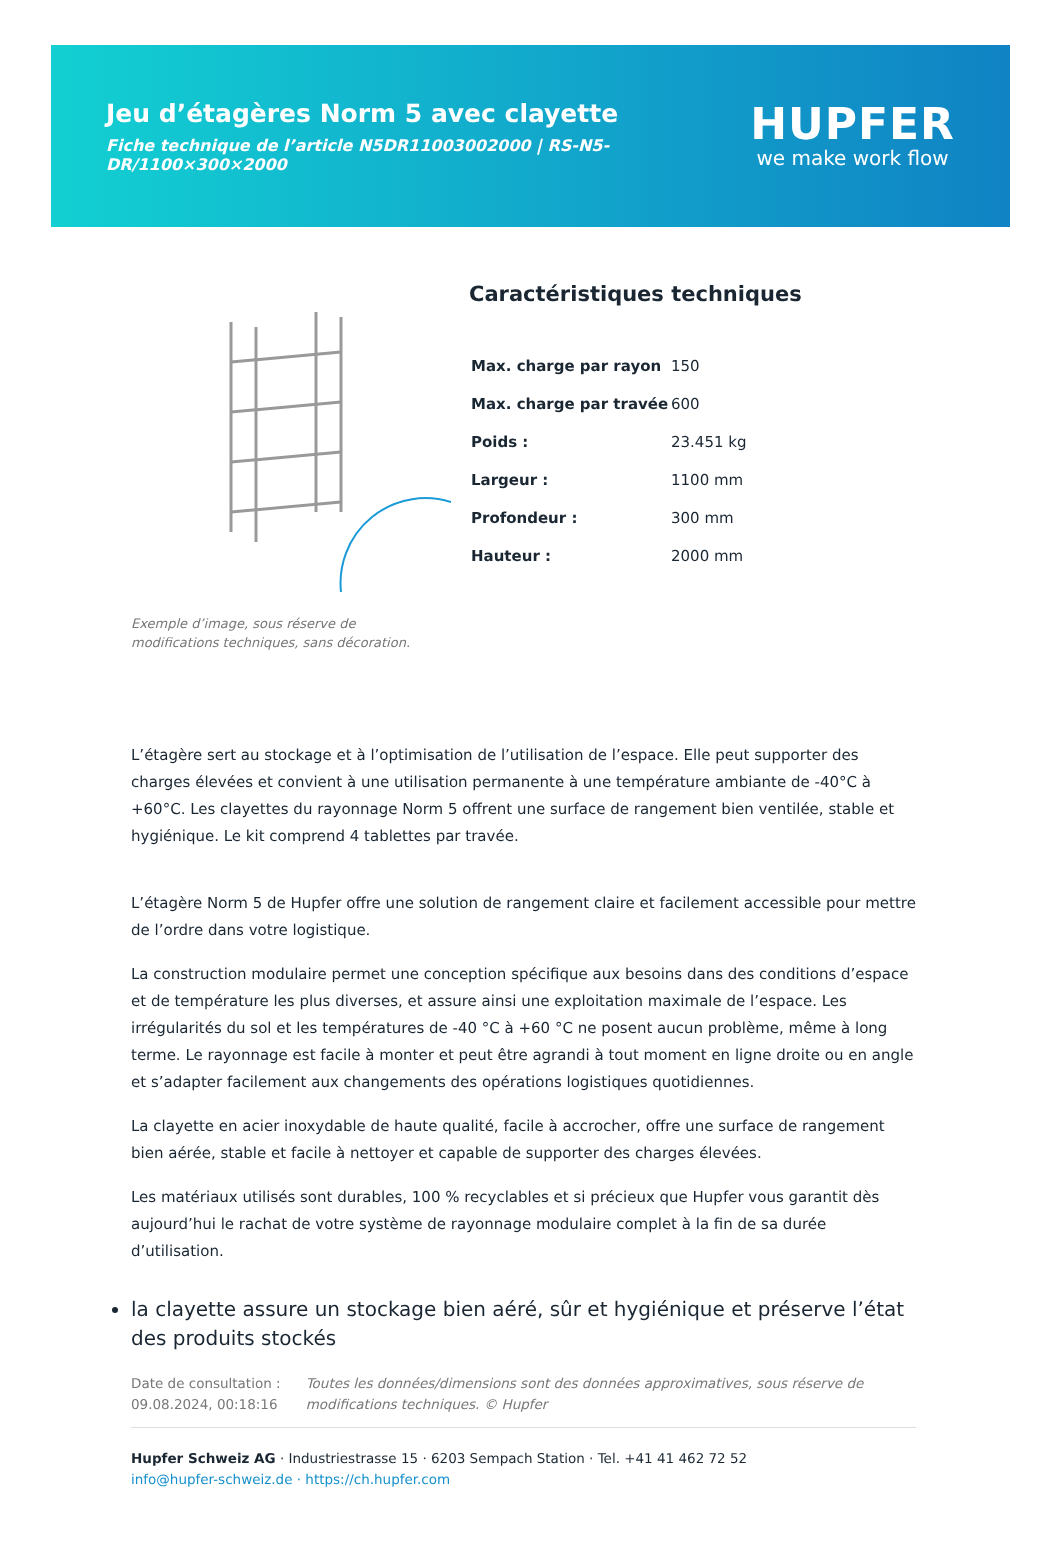Jeu d’étagères Norm 5 avec clayette
Fiche technique de l’article N5DR11003002000 | RS-N5-DR/1100×300×2000
HUPFER
we make work flow
Exemple d’image, sous réserve de modifications techniques, sans décoration.
Caractéristiques techniques
| Max. charge par rayon | 150 |
| Max. charge par travée | 600 |
| Poids : | 23.451 kg |
| Largeur : | 1100 mm |
| Profondeur : | 300 mm |
| Hauteur : | 2000 mm |
L’étagère sert au stockage et à l’optimisation de l’utilisation de l’espace. Elle peut supporter des charges élevées et convient à une utilisation permanente à une température ambiante de -40°C à +60°C. Les clayettes du rayonnage Norm 5 offrent une surface de rangement bien ventilée, stable et hygiénique. Le kit comprend 4 tablettes par travée.
L’étagère Norm 5 de Hupfer offre une solution de rangement claire et facilement accessible pour mettre de l’ordre dans votre logistique.
La construction modulaire permet une conception spécifique aux besoins dans des conditions d’espace et de température les plus diverses, et assure ainsi une exploitation maximale de l’espace. Les irrégularités du sol et les températures de -40 °C à +60 °C ne posent aucun problème, même à long terme. Le rayonnage est facile à monter et peut être agrandi à tout moment en ligne droite ou en angle et s’adapter facilement aux changements des opérations logistiques quotidiennes.
La clayette en acier inoxydable de haute qualité, facile à accrocher, offre une surface de rangement bien aérée, stable et facile à nettoyer et capable de supporter des charges élevées.
Les matériaux utilisés sont durables, 100 % recyclables et si précieux que Hupfer vous garantit dès aujourd’hui le rachat de votre système de rayonnage modulaire complet à la fin de sa durée d’utilisation.
la clayette assure un stockage bien aéré, sûr et hygiénique et préserve l’état des produits stockés
Date de consultation : 09.08.2024, 00:18:16
Toutes les données/dimensions sont des données approximatives, sous réserve de modifications techniques. © Hupfer
Hupfer Schweiz AG · Industriestrasse 15 · 6203 Sempach Station · Tel. +41 41 462 72 52
info@hupfer-schweiz.de · https://ch.hupfer.com